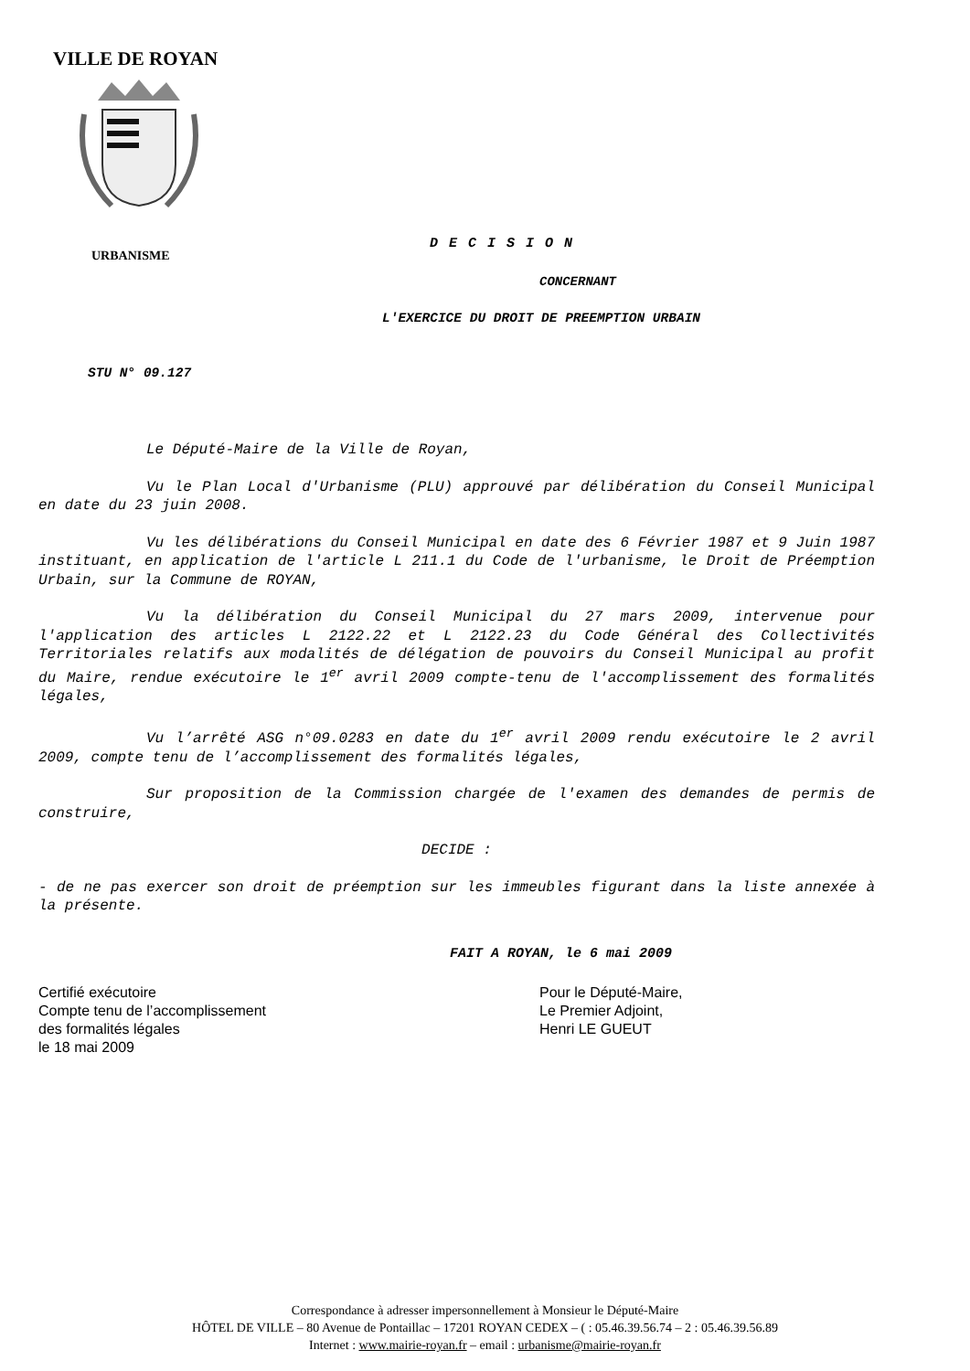VILLE DE ROYAN
URBANISME
DECISION
CONCERNANT
L'EXERCICE DU DROIT DE PREEMPTION URBAIN
STU N° 09.127
Le Député-Maire de la Ville de Royan,
Vu le Plan Local d'Urbanisme (PLU) approuvé par délibération du Conseil Municipal en date du 23 juin 2008.
Vu les délibérations du Conseil Municipal en date des 6 Février 1987 et 9 Juin 1987 instituant, en application de l'article L 211.1 du Code de l'urbanisme, le Droit de Préemption Urbain, sur la Commune de ROYAN,
Vu la délibération du Conseil Municipal du 27 mars 2009, intervenue pour l'application des articles L 2122.22 et L 2122.23 du Code Général des Collectivités Territoriales relatifs aux modalités de délégation de pouvoirs du Conseil Municipal au profit du Maire, rendue exécutoire le 1<sup>er</sup> avril 2009 compte-tenu de l'accomplissement des formalités légales,
Vu l’arrêté ASG n°09.0283 en date du 1<sup>er</sup> avril 2009 rendu exécutoire le 2 avril 2009, compte tenu de l’accomplissement des formalités légales,
Sur proposition de la Commission chargée de l'examen des demandes de permis de construire,
DECIDE :
- de ne pas exercer son droit de préemption sur les immeubles figurant dans la liste annexée à la présente.
FAIT A ROYAN, le 6 mai 2009
Certifié exécutoire
Compte tenu de l’accomplissement
des formalités légales
le 18 mai 2009
Pour le Député-Maire,
Le Premier Adjoint,
Henri LE GUEUT
Correspondance à adresser impersonnellement à Monsieur le Député-Maire
HÔTEL DE VILLE – 80 Avenue de Pontaillac – 17201 ROYAN CEDEX – ( : 05.46.39.56.74 – 2 : 05.46.39.56.89
Internet : www.mairie-royan.fr – email : urbanisme@mairie-royan.fr